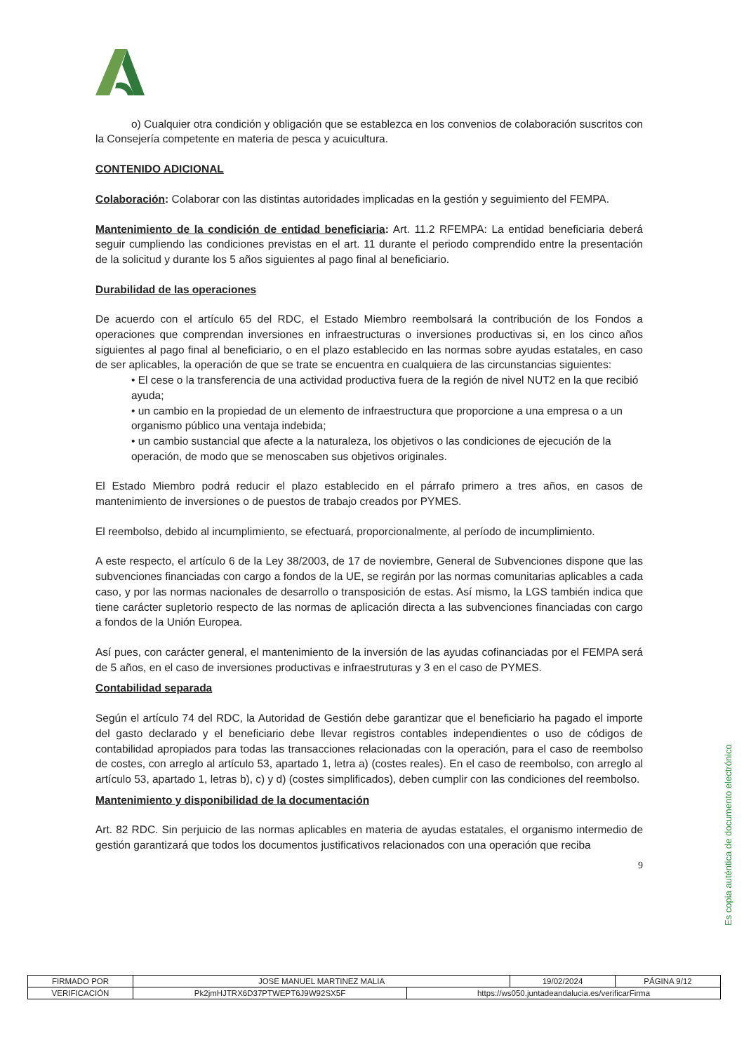o) Cualquier otra condición y obligación que se establezca en los convenios de colaboración suscritos con la Consejería competente en materia de pesca y acuicultura.
CONTENIDO ADICIONAL
Colaboración: Colaborar con las distintas autoridades implicadas en la gestión y seguimiento del FEMPA.
Mantenimiento de la condición de entidad beneficiaria: Art. 11.2 RFEMPA: La entidad beneficiaria deberá seguir cumpliendo las condiciones previstas en el art. 11 durante el periodo comprendido entre la presentación de la solicitud y durante los 5 años siguientes al pago final al beneficiario.
Durabilidad de las operaciones
De acuerdo con el artículo 65 del RDC, el Estado Miembro reembolsará la contribución de los Fondos a operaciones que comprendan inversiones en infraestructuras o inversiones productivas si, en los cinco años siguientes al pago final al beneficiario, o en el plazo establecido en las normas sobre ayudas estatales, en caso de ser aplicables, la operación de que se trate se encuentra en cualquiera de las circunstancias siguientes:
• El cese o la transferencia de una actividad productiva fuera de la región de nivel NUT2 en la que recibió ayuda;
• un cambio en la propiedad de un elemento de infraestructura que proporcione a una empresa o a un organismo público una ventaja indebida;
• un cambio sustancial que afecte a la naturaleza, los objetivos o las condiciones de ejecución de la operación, de modo que se menoscaben sus objetivos originales.
El Estado Miembro podrá reducir el plazo establecido en el párrafo primero a tres años, en casos de mantenimiento de inversiones o de puestos de trabajo creados por PYMES.
El reembolso, debido al incumplimiento, se efectuará, proporcionalmente, al período de incumplimiento.
A este respecto, el artículo 6 de la Ley 38/2003, de 17 de noviembre, General de Subvenciones dispone que las subvenciones financiadas con cargo a fondos de la UE, se regirán por las normas comunitarias aplicables a cada caso, y por las normas nacionales de desarrollo o transposición de estas. Así mismo, la LGS también indica que tiene carácter supletorio respecto de las normas de aplicación directa a las subvenciones financiadas con cargo a fondos de la Unión Europea.
Así pues, con carácter general, el mantenimiento de la inversión de las ayudas cofinanciadas por el FEMPA será de 5 años, en el caso de inversiones productivas e infraestruturas y 3 en el caso de PYMES.
Contabilidad separada
Según el artículo 74 del RDC, la Autoridad de Gestión debe garantizar que el beneficiario ha pagado el importe del gasto declarado y el beneficiario debe llevar registros contables independientes o uso de códigos de contabilidad apropiados para todas las transacciones relacionadas con la operación, para el caso de reembolso de costes, con arreglo al artículo 53, apartado 1, letra a) (costes reales). En el caso de reembolso, con arreglo al artículo 53, apartado 1, letras b), c) y d) (costes simplificados), deben cumplir con las condiciones del reembolso.
Mantenimiento y disponibilidad de la documentación
Art. 82 RDC. Sin perjuicio de las normas aplicables en materia de ayudas estatales, el organismo intermedio de gestión garantizará que todos los documentos justificativos relacionados con una operación que reciba
9
Es copia auténtica de documento electrónico
| FIRMADO POR | JOSE MANUEL MARTINEZ MALIA | | 19/02/2024 | PÁGINA 9/12 |
| VERIFICACIÓN | Pk2jmHJTRX6D37PTWEPT6J9W92SX5F | https://ws050.juntadeandalucia.es/verificarFirma | | |